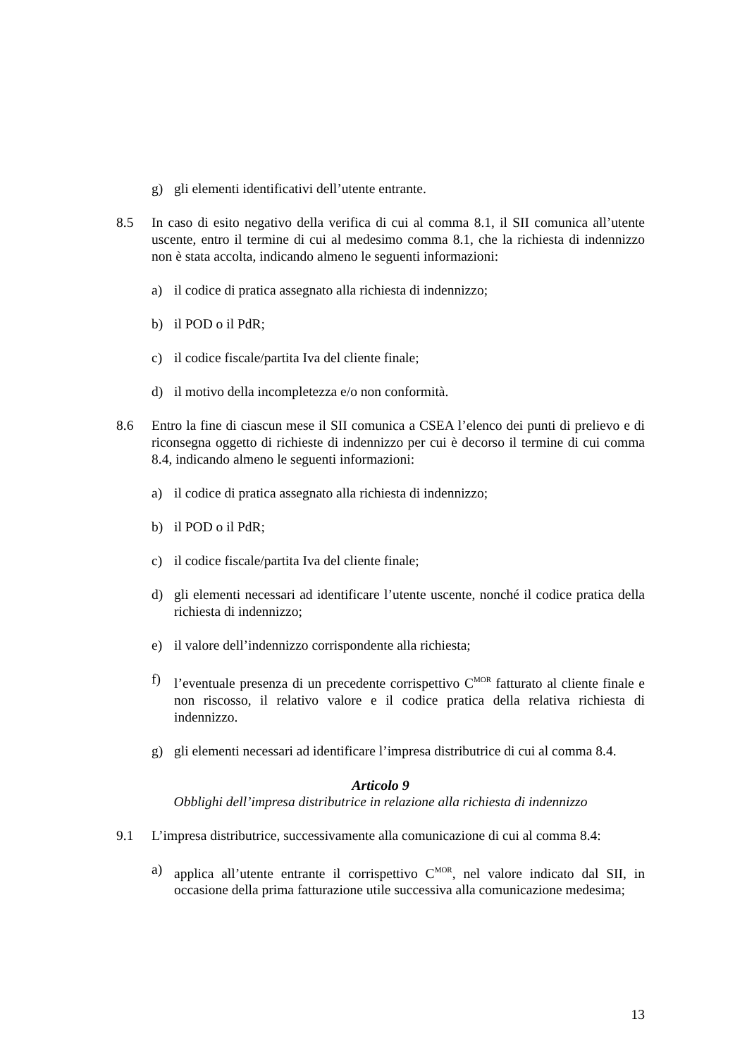g) gli elementi identificativi dell’utente entrante.
8.5 In caso di esito negativo della verifica di cui al comma 8.1, il SII comunica all’utente uscente, entro il termine di cui al medesimo comma 8.1, che la richiesta di indennizzo non è stata accolta, indicando almeno le seguenti informazioni:
a) il codice di pratica assegnato alla richiesta di indennizzo;
b) il POD o il PdR;
c) il codice fiscale/partita Iva del cliente finale;
d) il motivo della incompletezza e/o non conformità.
8.6 Entro la fine di ciascun mese il SII comunica a CSEA l’elenco dei punti di prelievo e di riconsegna oggetto di richieste di indennizzo per cui è decorso il termine di cui comma 8.4, indicando almeno le seguenti informazioni:
a) il codice di pratica assegnato alla richiesta di indennizzo;
b) il POD o il PdR;
c) il codice fiscale/partita Iva del cliente finale;
d) gli elementi necessari ad identificare l’utente uscente, nonché il codice pratica della richiesta di indennizzo;
e) il valore dell’indennizzo corrispondente alla richiesta;
f) l’eventuale presenza di un precedente corrispettivo C<sup>MOR</sup> fatturato al cliente finale e non riscosso, il relativo valore e il codice pratica della relativa richiesta di indennizzo.
g) gli elementi necessari ad identificare l’impresa distributrice di cui al comma 8.4.
Articolo 9
Obblighi dell’impresa distributrice in relazione alla richiesta di indennizzo
9.1 L’impresa distributrice, successivamente alla comunicazione di cui al comma 8.4:
a) applica all’utente entrante il corrispettivo C<sup>MOR</sup>, nel valore indicato dal SII, in occasione della prima fatturazione utile successiva alla comunicazione medesima;
13